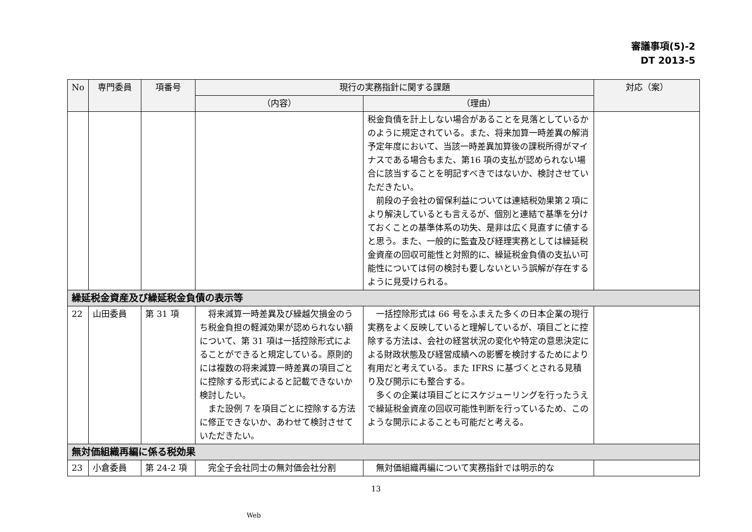審議事項(5)-2
DT 2013-5
| No | 専門委員 | 項番号 | 現行の実務指針に関する課題 | | 対応（案） |
| --- | --- | --- | --- | --- | --- |
| | | | （内容） | （理由） | |
| | | | | 税金負債を計上しない場合があることを見落としているかのように規定されている。また、将来加算一時差異の解消予定年度において、当該一時差異加算後の課税所得がマイナスである場合もまた、第16 項の支払が認められない場合に該当することを明記すべきではないか、検討させていただきたい。 前段の子会社の留保利益については連結税効果第２項により解決しているとも言えるが、個別と連結で基準を分けておくことの基準体系の功失、是非は広く見直すに値すると思う。また、一般的に監査及び経理実務としては繰延税金資産の回収可能性と対照的に、繰延税金負債の支払い可能性については何の検討も要しないという誤解が存在するように見受けられる。 | |
| 繰延税金資産及び繰延税金負債の表示等 | | | | | |
| 22 | 山田委員 | 第 31 項 | 将来減算一時差異及び繰越欠損金のうち税金負担の軽減効果が認められない額について、第 31 項は一括控除形式によることができると規定している。原則的には複数の将来減算一時差異の項目ごとに控除する形式によると記載できないか検討したい。 また設例 7 を項目ごとに控除する方法に修正できないか、あわせて検討させていただきたい。 | 一括控除形式は 66 号をふまえた多くの日本企業の現行実務をよく反映していると理解しているが、項目ごとに控除する方法は、会社の経営状況の変化や特定の意思決定による財政状態及び経営成績への影響を検討するためにより有用だと考えている。また IFRS に基づくとされる見積り及び開示にも整合する。 多くの企業は項目ごとにスケジューリングを行ったうえで繰延税金資産の回収可能性判断を行っているため、このような開示によることも可能だと考える。 | |
| 無対価組織再編に係る税効果 | | | | | |
| 23 | 小倉委員 | 第 24-2 項 | 完全子会社同士の無対価会社分割 | 無対価組織再編について実務指針では明示的な | |
13
Web